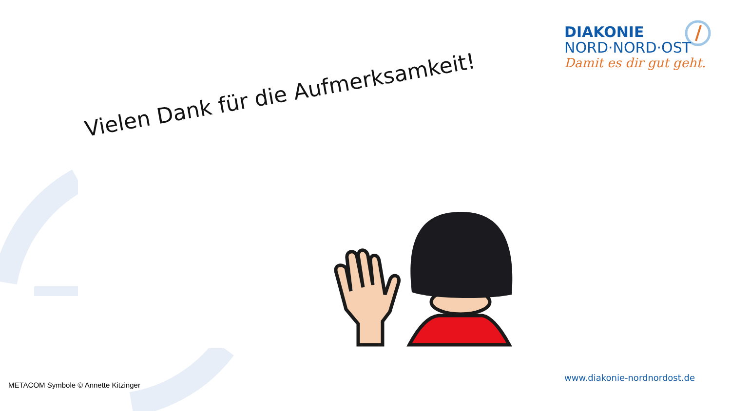DIAKONIE
NORD·NORD·OST
Damit es dir gut geht.
Vielen Dank für die Aufmerksamkeit!
www.diakonie-nordnordost.de
METACOM Symbole © Annette Kitzinger